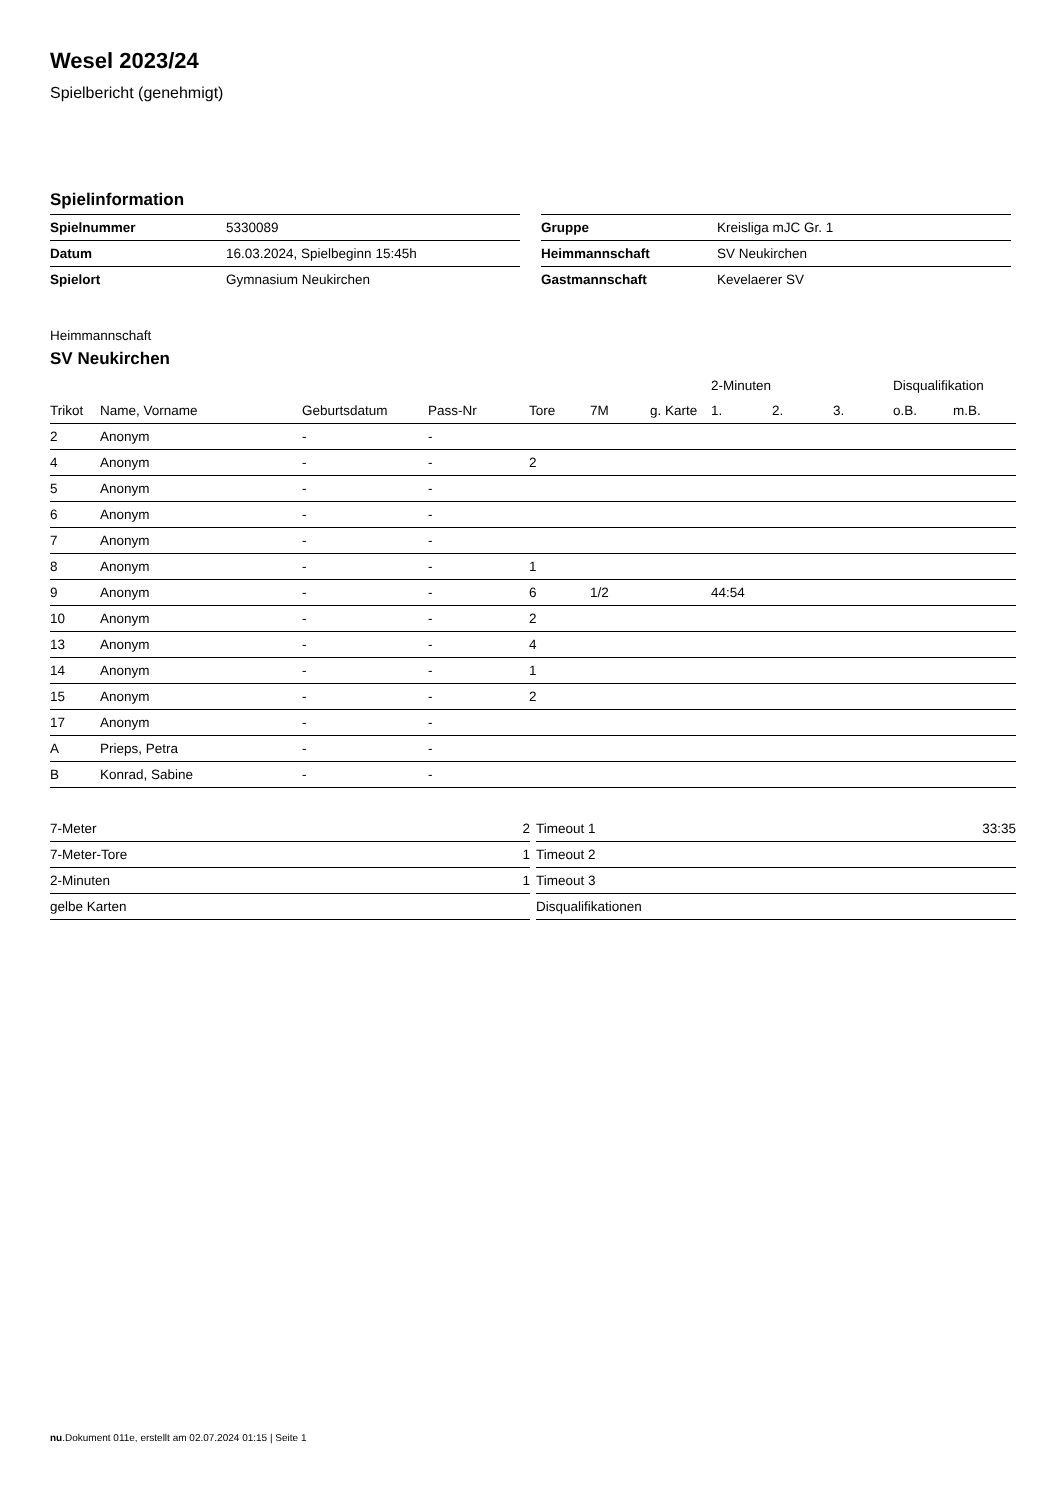Wesel 2023/24
Spielbericht (genehmigt)
Spielinformation
| Spielnummer | 5330089 |
| Datum | 16.03.2024, Spielbeginn 15:45h |
| Spielort | Gymnasium Neukirchen |
| Gruppe | Kreisliga mJC Gr. 1 |
| Heimmannschaft | SV Neukirchen |
| Gastmannschaft | Kevelaerer SV |
Heimmannschaft
SV Neukirchen
| | | | | | | | 2-Minuten | | | Disqualifikation | |
| --- | --- | --- | --- | --- | --- | --- | --- | --- | --- | --- | --- |
| Trikot | Name, Vorname | Geburtsdatum | Pass-Nr | Tore | 7M | g. Karte | 1. | 2. | 3. | o.B. | m.B. |
| 2 | Anonym | - | - | | | | | | | | |
| 4 | Anonym | - | - | 2 | | | | | | | |
| 5 | Anonym | - | - | | | | | | | | |
| 6 | Anonym | - | - | | | | | | | | |
| 7 | Anonym | - | - | | | | | | | | |
| 8 | Anonym | - | - | 1 | | | | | | | |
| 9 | Anonym | - | - | 6 | 1/2 | | 44:54 | | | | |
| 10 | Anonym | - | - | 2 | | | | | | | |
| 13 | Anonym | - | - | 4 | | | | | | | |
| 14 | Anonym | - | - | 1 | | | | | | | |
| 15 | Anonym | - | - | 2 | | | | | | | |
| 17 | Anonym | - | - | | | | | | | | |
| A | Prieps, Petra | - | - | | | | | | | | |
| B | Konrad, Sabine | - | - | | | | | | | | |
| 7-Meter | 2 |
| 7-Meter-Tore | 1 |
| 2-Minuten | 1 |
| gelbe Karten | |
| Timeout 1 | 33:35 |
| Timeout 2 | |
| Timeout 3 | |
| Disqualifikationen | |
nu.Dokument 011e, erstellt am 02.07.2024 01:15 | Seite 1